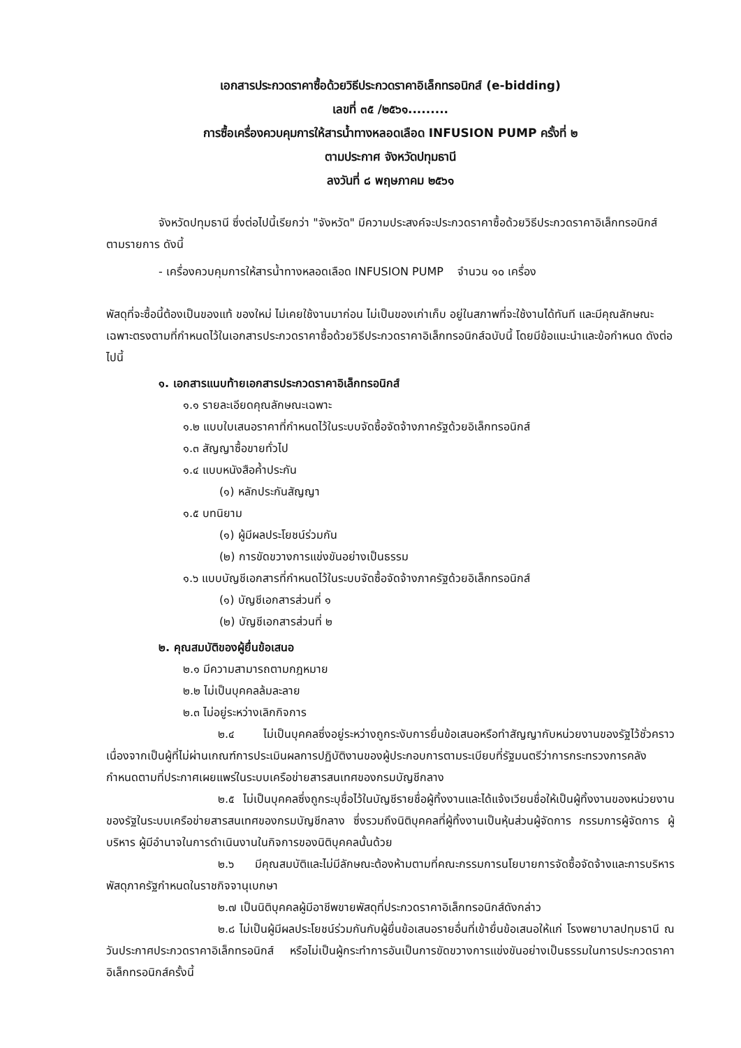เอกสารประกวดราคาซื้อด้วยวิธีประกวดราคาอิเล็กทรอนิกส์ (e-bidding)
เลขที่ ๓๕ /๒๕๖๑.........
การซื้อเครื่องควบคุมการให้สารน้ำทางหลอดเลือด INFUSION PUMP ครั้งที่ ๒
ตามประกาศ จังหวัดปทุมธานี
ลงวันที่ ๘ พฤษภาคม ๒๕๖๑
จังหวัดปทุมธานี ซึ่งต่อไปนี้เรียกว่า "จังหวัด" มีความประสงค์จะประกวดราคาซื้อด้วยวิธีประกวดราคาอิเล็กทรอนิกส์ ตามรายการ ดังนี้
- เครื่องควบคุมการให้สารน้ำทางหลอดเลือด INFUSION PUMP จำนวน ๑๐ เครื่อง
พัสดุที่จะซื้อนี้ต้องเป็นของแท้ ของใหม่ ไม่เคยใช้งานมาก่อน ไม่เป็นของเก่าเก็บ อยู่ในสภาพที่จะใช้งานได้ทันที และมีคุณลักษณะเฉพาะตรงตามที่กำหนดไว้ในเอกสารประกวดราคาซื้อด้วยวิธีประกวดราคาอิเล็กทรอนิกส์ฉบับนี้ โดยมีข้อแนะนำและข้อกำหนด ดังต่อไปนี้
๑. เอกสารแนบท้ายเอกสารประกวดราคาอิเล็กทรอนิกส์
๑.๑ รายละเอียดคุณลักษณะเฉพาะ
๑.๒ แบบใบเสนอราคาที่กำหนดไว้ในระบบจัดซื้อจัดจ้างภาครัฐด้วยอิเล็กทรอนิกส์
๑.๓ สัญญาซื้อขายทั่วไป
๑.๔ แบบหนังสือค้ำประกัน
(๑) หลักประกันสัญญา
๑.๕ บทนิยาม
(๑) ผู้มีผลประโยชน์ร่วมกัน
(๒) การขัดขวางการแข่งขันอย่างเป็นธรรม
๑.๖ แบบบัญชีเอกสารที่กำหนดไว้ในระบบจัดซื้อจัดจ้างภาครัฐด้วยอิเล็กทรอนิกส์
(๑) บัญชีเอกสารส่วนที่ ๑
(๒) บัญชีเอกสารส่วนที่ ๒
๒. คุณสมบัติของผู้ยื่นข้อเสนอ
๒.๑ มีความสามารถตามกฎหมาย
๒.๒ ไม่เป็นบุคคลล้มละลาย
๒.๓ ไม่อยู่ระหว่างเลิกกิจการ
๒.๔ ไม่เป็นบุคคลซึ่งอยู่ระหว่างถูกระงับการยื่นข้อเสนอหรือทำสัญญากับหน่วยงานของรัฐไว้ชั่วคราว เนื่องจากเป็นผู้ที่ไม่ผ่านเกณฑ์การประเมินผลการปฏิบัติงานของผู้ประกอบการตามระเบียบที่รัฐมนตรีว่าการกระทรวงการคลังกำหนดตามที่ประกาศเผยแพร่ในระบบเครือข่ายสารสนเทศของกรมบัญชีกลาง
๒.๕ ไม่เป็นบุคคลซึ่งถูกระบุชื่อไว้ในบัญชีรายชื่อผู้ทิ้งงานและได้แจ้งเวียนชื่อให้เป็นผู้ทิ้งงานของหน่วยงานของรัฐในระบบเครือข่ายสารสนเทศของกรมบัญชีกลาง ซึ่งรวมถึงนิติบุคคลที่ผู้ทิ้งงานเป็นหุ้นส่วนผู้จัดการ กรรมการผู้จัดการ ผู้บริหาร ผู้มีอำนาจในการดำเนินงานในกิจการของนิติบุคคลนั้นด้วย
๒.๖ มีคุณสมบัติและไม่มีลักษณะต้องห้ามตามที่คณะกรรมการนโยบายการจัดซื้อจัดจ้างและการบริหารพัสดุภาครัฐกำหนดในราชกิจจานุเบกษา
๒.๗ เป็นนิติบุคคลผู้มีอาชีพขายพัสดุที่ประกวดราคาอิเล็กทรอนิกส์ดังกล่าว
๒.๘ ไม่เป็นผู้มีผลประโยชน์ร่วมกันกับผู้ยื่นข้อเสนอรายอื่นที่เข้ายื่นข้อเสนอให้แก่ โรงพยาบาลปทุมธานี ณ วันประกาศประกวดราคาอิเล็กทรอนิกส์ หรือไม่เป็นผู้กระทำการอันเป็นการขัดขวางการแข่งขันอย่างเป็นธรรมในการประกวดราคาอิเล็กทรอนิกส์ครั้งนี้